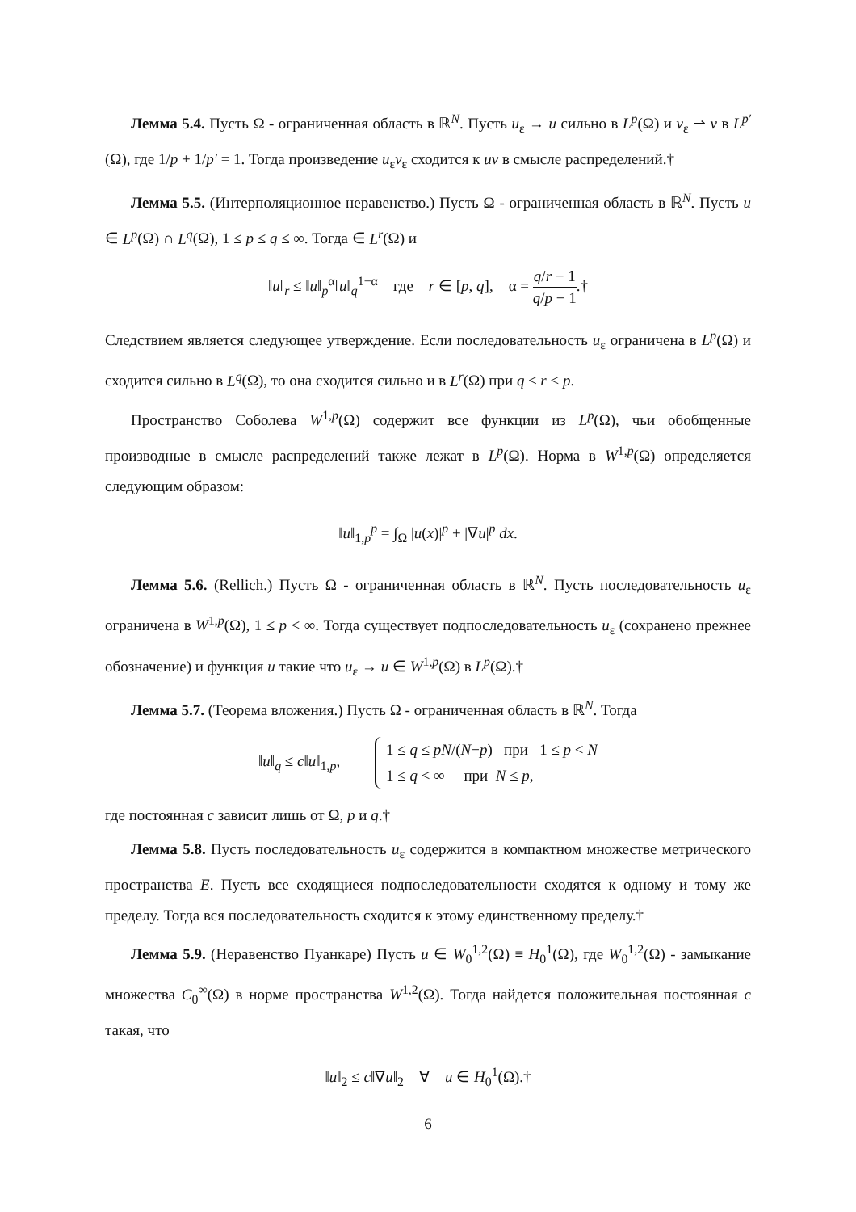Лемма 5.4. Пусть Ω - ограниченная область в ℝ<sup>N</sup>. Пусть u<sub>ε</sub> → u сильно в L<sup>p</sup>(Ω) и v<sub>ε</sub> ⇀ v в L<sup>p′</sup>(Ω), где 1/p + 1/p′ = 1. Тогда произведение u<sub>ε</sub>v<sub>ε</sub> сходится к uv в смысле распределений.†
Лемма 5.5. (Интерполяционное неравенство.) Пусть Ω - ограниченная область в ℝ<sup>N</sup>. Пусть u ∈ L<sup>p</sup>(Ω) ∩ L<sup>q</sup>(Ω), 1 ≤ p ≤ q ≤ ∞. Тогда ∈ L<sup>r</sup>(Ω) и
‖u‖<sub>r</sub> ≤ ‖u‖<sub>p</sub><sup>α</sup>‖u‖<sub>q</sub><sup>1−α</sup> где r ∈ [p, q], α = q/r − 1 q/p − 1.†
Следствием является следующее утверждение. Если последовательность u<sub>ε</sub> ограничена в L<sup>p</sup>(Ω) и сходится сильно в L<sup>q</sup>(Ω), то она сходится сильно и в L<sup>r</sup>(Ω) при q ≤ r < p.
Пространство Соболева W<sup>1,p</sup>(Ω) содержит все функции из L<sup>p</sup>(Ω), чьи обобщенные производные в смысле распределений также лежат в L<sup>p</sup>(Ω). Норма в W<sup>1,p</sup>(Ω) определяется следующим образом:
‖u‖<sub>1,p</sub><sup>p</sup> = ∫<sub>Ω</sub> |u(x)|<sup>p</sup> + |∇u|<sup>p</sup> dx.
Лемма 5.6. (Rellich.) Пусть Ω - ограниченная область в ℝ<sup>N</sup>. Пусть последовательность u<sub>ε</sub> ограничена в W<sup>1,p</sup>(Ω), 1 ≤ p < ∞. Тогда существует подпоследовательность u<sub>ε</sub> (сохранено прежнее обозначение) и функция u такие что u<sub>ε</sub> → u ∈ W<sup>1,p</sup>(Ω) в L<sup>p</sup>(Ω).†
Лемма 5.7. (Теорема вложения.) Пусть Ω - ограниченная область в ℝ<sup>N</sup>. Тогда
‖u‖<sub>q</sub> ≤ c‖u‖<sub>1,p</sub>, 1 ≤ q ≤ pN/(N−p) при 1 ≤ p < N
1 ≤ q < ∞ при N ≤ p,
где постоянная c зависит лишь от Ω, p и q.†
Лемма 5.8. Пусть последовательность u<sub>ε</sub> содержится в компактном множестве метрического пространства E. Пусть все сходящиеся подпоследовательности сходятся к одному и тому же пределу. Тогда вся последовательность сходится к этому единственному пределу.†
Лемма 5.9. (Неравенство Пуанкаре) Пусть u ∈ W<sub>0</sub><sup>1,2</sup>(Ω) ≡ H<sub>0</sub><sup>1</sup>(Ω), где W<sub>0</sub><sup>1,2</sup>(Ω) - замыкание множества C<sub>0</sub><sup>∞</sup>(Ω) в норме пространства W<sup>1,2</sup>(Ω). Тогда найдется положительная постоянная c такая, что
‖u‖<sub>2</sub> ≤ c‖∇u‖<sub>2</sub> ∀ u ∈ H<sub>0</sub><sup>1</sup>(Ω).†
6